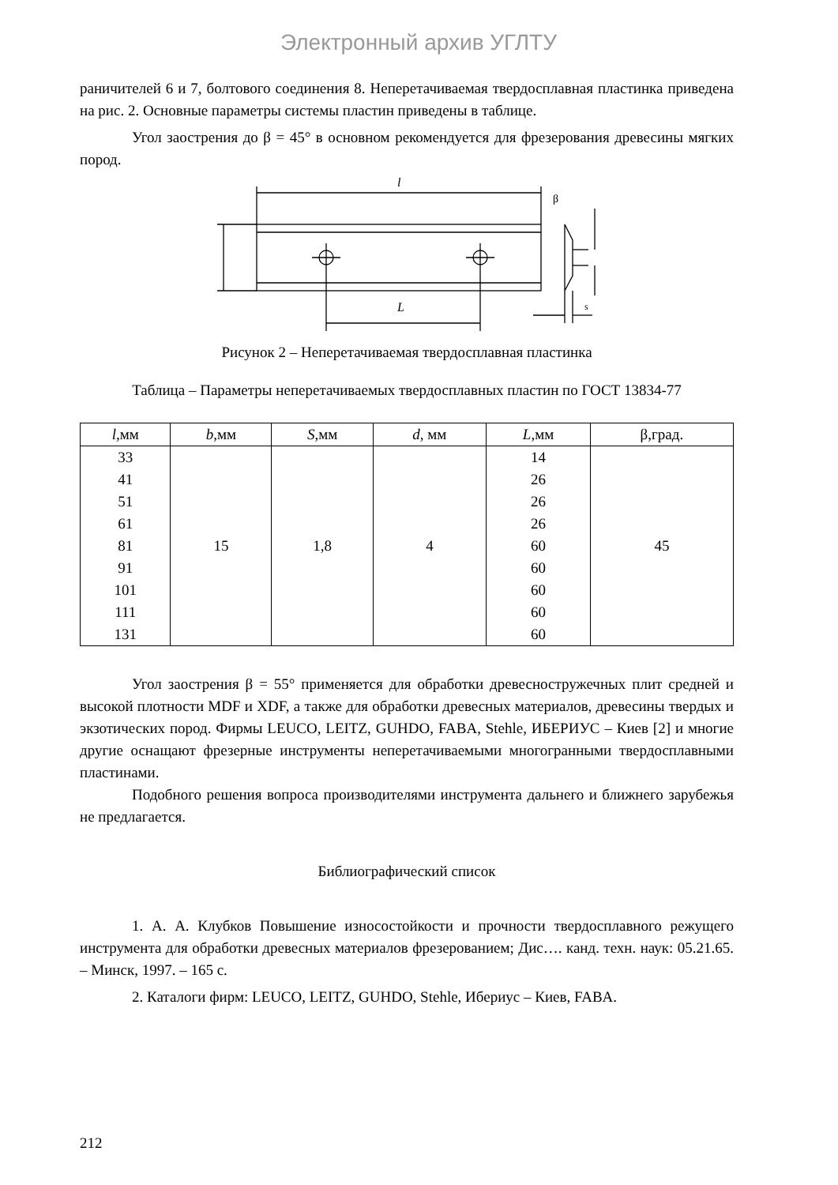Электронный архив УГЛТУ
раничителей 6 и 7, болтового соединения 8. Неперетачиваемая твердосплавная пластинка приведена на рис. 2. Основные параметры системы пластин приведены в таблице.
Угол заострения до β = 45° в основном рекомендуется для фрезерования древесины мягких пород.
l
L
β
s
Рисунок 2 – Неперетачиваемая твердосплавная пластинка
Таблица – Параметры неперетачиваемых твердосплавных пластин по ГОСТ 13834-77
| l ,мм | b ,мм | S ,мм | d , мм | L ,мм | β,град. |
| --- | --- | --- | --- | --- | --- |
| 33 41 51 61 81 91 101 111 131 | 15 | 1,8 | 4 | 14 26 26 26 60 60 60 60 60 | 45 |
Угол заострения β = 55° применяется для обработки древесностружечных плит средней и высокой плотности MDF и XDF, а также для обработки древесных материалов, древесины твердых и экзотических пород. Фирмы LEUCO, LEITZ, GUHDO, FABA, Stehle, ИБЕРИУС – Киев [2] и многие другие оснащают фрезерные инструменты неперетачиваемыми многогранными твердосплавными пластинами.
Подобного решения вопроса производителями инструмента дальнего и ближнего зарубежья не предлагается.
Библиографический список
1. А. А. Клубков Повышение износостойкости и прочности твердосплавного режущего инструмента для обработки древесных материалов фрезерованием; Дис…. канд. техн. наук: 05.21.65. – Минск, 1997. – 165 с.
2. Каталоги фирм: LEUCO, LEITZ, GUHDO, Stehle, Ибериус – Киев, FABA.
212